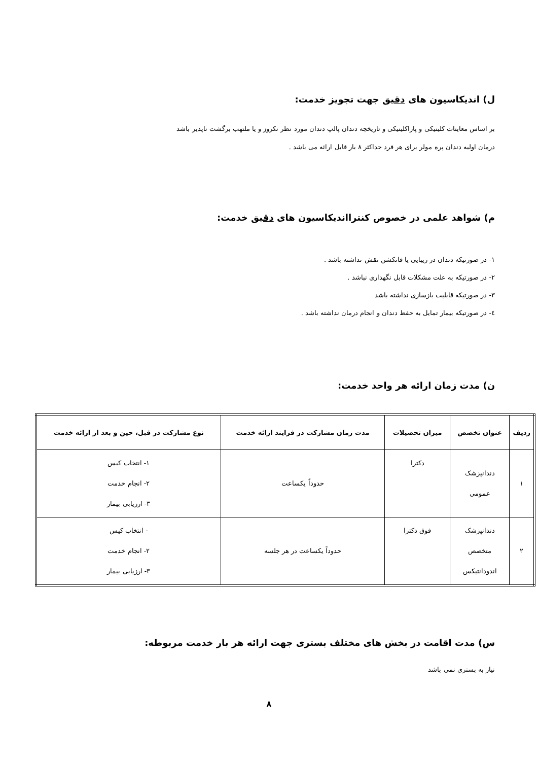ل) اندیکاسیون های دقیق جهت تجویز خدمت:
بر اساس معاینات کلینیکی و پاراکلینیکی و تاریخچه دندان پالپ دندان مورد نظر نکروز و یا ملتهب برگشت ناپذیر باشد
درمان اولیه دندان پره مولر برای هر فرد حداکثر ۸ بار قابل ارائه می باشد .
م) شواهد علمی در خصوص کنترااندیکاسیون های دقیق خدمت:
۱- در صورتیکه دندان در زیبایی یا فانکشن نقش نداشته باشد .
۲- در صورتیکه به علت مشکلات قابل نگهداری نباشد .
۳- در صورتیکه قابلیت بازسازی نداشته باشد
٤- در صورتیکه بیمار تمایل به حفظ دندان و انجام درمان نداشته باشد .
ن) مدت زمان ارائه هر واحد خدمت:
| ردیف | عنوان تخصص | میزان تحصیلات | مدت زمان مشارکت در فرایند ارائه خدمت | نوع مشارکت در قبل، حین و بعد از ارائه خدمت |
| --- | --- | --- | --- | --- |
| ۱ | دندانپزشک عمومی | دکترا | حدوداً یکساعت | ۱- انتخاب کیس ۲- انجام خدمت ۳- ارزیابی بیمار |
| ۲ | دندانپزشک متخصص اندودانتیکس | فوق دکترا | حدوداً یکساعت در هر جلسه | - انتخاب کیس ۲- انجام خدمت ۳- ارزیابی بیمار |
س) مدت اقامت در بخش های مختلف بستری جهت ارائه هر بار خدمت مربوطه:
نیاز به بستری نمی باشد
۸